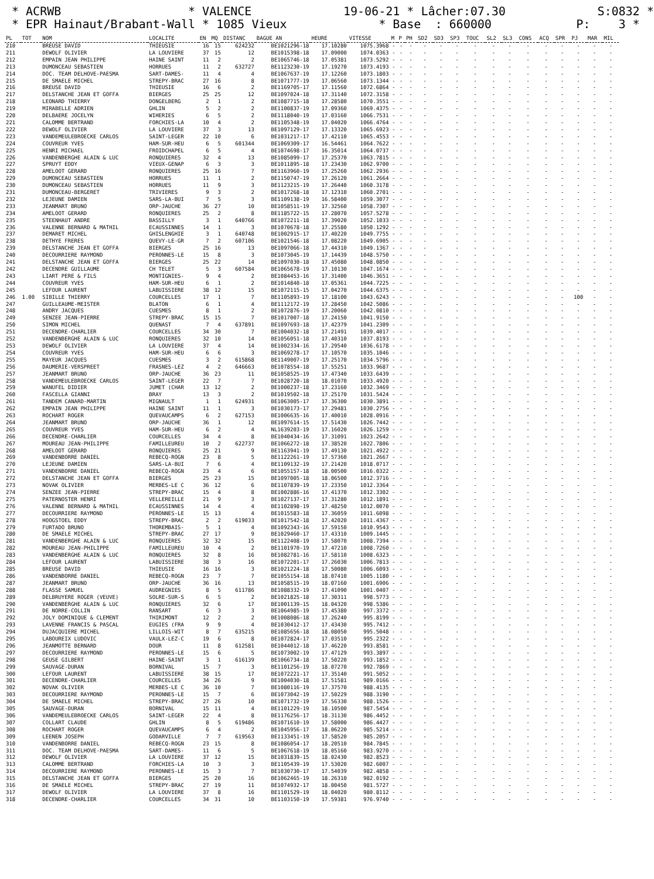* ACRWB * VALENCE 19-06-21 * Lâcher:07.30 S:0832 * * EPR Hainaut/Brabant-Wall * 1085 Vieux * Base : 660000 P: 3 *
| PL | TOT | NOM | LOCALITE | EN | MQ | DISTANC | BAGUE AN | HEURE | VITESSE | M | P | PH | SD2 | SD3 | SP3 | TOUC | SL2 | SL3 | CONS | ACQ | SPR | PJ | MAR | MIL |
| --- | --- | --- | --- | --- | --- | --- | --- | --- | --- | --- | --- | --- | --- | --- | --- | --- | --- | --- | --- | --- | --- | --- | --- | --- |
| 210 | | BREUSE DAVID | THIEUSIE | 16 | 15 | 624232 | BE1021296-18 | 17.10280 | 1075.3968 | - | - | - | - | - | - | - | - | - | - | - | - | - | - | - |
| 211 | | DEWOLF OLIVIER | LA LOUVIERE | 37 | 15 | 12 | BE1015398-18 | 17.09000 | 1074.0363 | - | - | - | - | - | - | - | - | - | - | - | - | - | - | - |
| 212 | | EMPAIN JEAN PHILIPPE | HAINE SAINT | 11 | 2 | 2 | BE1065746-18 | 17.05381 | 1073.5292 | - | - | - | - | - | - | - | - | - | - | - | - | - | - | - |
| 213 | | DUMONCEAU SEBASTIEN | HORRUES | 11 | 2 | 632727 | BE1123230-19 | 17.19270 | 1073.4193 | - | - | - | - | - | - | - | - | - | - | - | - | - | - | - |
| 214 | | DOC. TEAM DELHOVE-PAESMA | SART-DAMES- | 11 | 4 | 4 | BE1067637-19 | 17.12260 | 1073.1803 | - | - | - | - | - | - | - | - | - | - | - | - | - | - | - |
| 215 | | DE SMAELE MICHEL | STREPY-BRAC | 27 | 16 | 8 | BE1071777-19 | 17.06560 | 1073.1344 | - | - | - | - | - | - | - | - | - | - | - | - | - | - | - |
| 216 | | BREUSE DAVID | THIEUSIE | 16 | 6 | 2 | BE1169705-17 | 17.11560 | 1072.6864 | - | - | - | - | - | - | - | - | - | - | - | - | - | - | - |
| 217 | | DELSTANCHE JEAN ET GOFFA | BIERGES | 25 | 25 | 12 | BE1097024-18 | 17.31140 | 1072.3158 | - | - | - | - | - | - | - | - | - | - | - | - | - | - | - |
| 218 | | LEONARD THIERRY | DONGELBERG | 2 | 1 | 2 | BE1087715-18 | 17.28580 | 1070.3551 | - | - | - | - | - | - | - | - | - | - | - | - | - | - | - |
| 219 | | MIRABELLE ADRIEN | GHLIN | 5 | 2 | 2 | BE1100837-19 | 17.09360 | 1069.4375 | - | - | - | - | - | - | - | - | - | - | - | - | - | - | - |
| 220 | | DELBAERE JOCELYN | WIHERIES | 6 | 5 | 2 | BE1118040-19 | 17.03160 | 1066.7531 | - | - | - | - | - | - | - | - | - | - | - | - | - | - | - |
| 221 | | CALOMME BERTRAND | FORCHIES-LA | 10 | 4 | 2 | BE1105348-19 | 17.04020 | 1066.4764 | - | - | - | - | - | - | - | - | - | - | - | - | - | - | - |
| 222 | | DEWOLF OLIVIER | LA LOUVIERE | 37 | 3 | 13 | BE1097129-17 | 17.13320 | 1065.6923 | - | - | - | - | - | - | - | - | - | - | - | - | - | - | - |
| 223 | | VANDEMEULEBROECKE CARLOS | SAINT-LEGER | 22 | 10 | 6 | BE1031217-17 | 17.42110 | 1065.4553 | - | - | - | - | - | - | - | - | - | - | - | - | - | - | - |
| 224 | | COUVREUR YVES | HAM-SUR-HEU | 6 | 5 | 601344 | BE1069309-17 | 16.54461 | 1064.7622 | - | - | - | - | - | - | - | - | - | - | - | - | - | - | - |
| 225 | | HENRI MICHAEL | FROIDCHAPEL | 6 | 5 | 4 | BE1074698-17 | 16.35014 | 1064.0737 | - | - | - | - | - | - | - | - | - | - | - | - | - | - | - |
| 226 | | VANDENBERGHE ALAIN & LUC | RONQUIERES | 32 | 4 | 13 | BE1085099-17 | 17.25370 | 1063.7815 | - | - | - | - | - | - | - | - | - | - | - | - | - | - | - |
| 227 | | SPRUYT EDDY | VIEUX-GENAP | 6 | 3 | 3 | BE1011895-18 | 17.23430 | 1062.9700 | - | - | - | - | - | - | - | - | - | - | - | - | - | - | - |
| 228 | | AMELOOT GERARD | RONQUIERES | 25 | 16 | 7 | BE1163960-19 | 17.25260 | 1062.2936 | - | - | - | - | - | - | - | - | - | - | - | - | - | - | - |
| 229 | | DUMONCEAU SEBASTIEN | HORRUES | 11 | 1 | 2 | BE1150747-19 | 17.26120 | 1061.2664 | - | - | - | - | - | - | - | - | - | - | - | - | - | - | - |
| 230 | | DUMONCEAU SEBASTIEN | HORRUES | 11 | 9 | 3 | BE1123215-19 | 17.26440 | 1060.3178 | - | - | - | - | - | - | - | - | - | - | - | - | - | - | - |
| 231 | | DUMONCEAU-BERGERET | TRIVIERES | 9 | 3 | 2 | BE1017268-18 | 17.12310 | 1060.2701 | - | - | - | - | - | - | - | - | - | - | - | - | - | - | - |
| 232 | | LEJEUNE DAMIEN | SARS-LA-BUI | 7 | 5 | 3 | BE1109138-19 | 16.58400 | 1059.3077 | - | - | - | - | - | - | - | - | - | - | - | - | - | - | - |
| 233 | | JEANMART BRUNO | ORP-JAUCHE | 36 | 27 | 10 | BE1058511-19 | 17.32560 | 1058.7307 | - | - | - | - | - | - | - | - | - | - | - | - | - | - | - |
| 234 | | AMELOOT GERARD | RONQUIERES | 25 | 2 | 8 | BE1185722-15 | 17.28070 | 1057.5278 | - | - | - | - | - | - | - | - | - | - | - | - | - | - | - |
| 235 | | STEENHAUT ANDRE | BASSILLY | 3 | 1 | 640766 | BE1072211-18 | 17.39020 | 1052.1033 | - | - | - | - | - | - | - | - | - | - | - | - | - | - | - |
| 236 | | VALENNE BERNARD & MATHIL | ECAUSSINNES | 14 | 1 | 3 | BE1070678-18 | 17.25580 | 1050.1292 | - | - | - | - | - | - | - | - | - | - | - | - | - | - | - |
| 237 | | DEMARET MICHEL | GHISLENGHIE | 3 | 1 | 640748 | BE1002915-17 | 17.40220 | 1049.7755 | - | - | - | - | - | - | - | - | - | - | - | - | - | - | - |
| 238 | | DETHYE FRERES | QUEVY-LE-GR | 7 | 2 | 607106 | BE1021546-18 | 17.08220 | 1049.6905 | - | - | - | - | - | - | - | - | - | - | - | - | - | - | - |
| 239 | | DELSTANCHE JEAN ET GOFFA | BIERGES | 25 | 16 | 13 | BE1097066-18 | 17.44310 | 1049.1367 | - | - | - | - | - | - | - | - | - | - | - | - | - | - | - |
| 240 | | DECOURRIERE RAYMOND | PERONNES-LE | 15 | 8 | 3 | BE1073045-19 | 17.14439 | 1048.5750 | - | - | - | - | - | - | - | - | - | - | - | - | - | - | - |
| 241 | | DELSTANCHE JEAN ET GOFFA | BIERGES | 25 | 22 | 14 | BE1097030-18 | 17.45080 | 1048.0850 | - | - | - | - | - | - | - | - | - | - | - | - | - | - | - |
| 242 | | DECENDRE GUILLAUME | CH TELET | 5 | 3 | 607584 | BE1065678-19 | 17.10130 | 1047.1674 | - | - | - | - | - | - | - | - | - | - | - | - | - | - | - |
| 243 | | LIART PERE & FILS | MONTIGNIES- | 9 | 4 | 2 | BE1084453-16 | 17.31400 | 1046.3651 | - | - | - | - | - | - | - | - | - | - | - | - | - | - | - |
| 244 | | COUVREUR YVES | HAM-SUR-HEU | 6 | 1 | 2 | BE1014840-18 | 17.05361 | 1044.7225 | - | - | - | - | - | - | - | - | - | - | - | - | - | - | - |
| 245 | | LEFOUR LAURENT | LABUISSIERE | 38 | 12 | 15 | BE1072115-15 | 17.04270 | 1044.6375 | - | - | - | - | - | - | - | - | - | - | - | - | - | - | - |
| 246 | 1.00 | SIBILLE THIERRY | COURCELLES | 17 | 1 | 7 | BE1105893-19 | 17.18100 | 1043.6243 | - | - | - | - | - | - | - | - | - | - | - | - | 100 | - | - |
| 247 | | GUILLEAUME-MEISTER | BLATON | 6 | 1 | 4 | BE1112172-19 | 17.28450 | 1042.5086 | - | - | - | - | - | - | - | - | - | - | - | - | - | - | - |
| 248 | | ANDRY JACQUES | CUESMES | 8 | 1 | 2 | BE1072876-19 | 17.20060 | 1042.0810 | - | - | - | - | - | - | - | - | - | - | - | - | - | - | - |
| 249 | | SENZEE JEAN-PIERRE | STREPY-BRAC | 15 | 15 | 7 | BE1017007-18 | 17.24150 | 1041.9150 | - | - | - | - | - | - | - | - | - | - | - | - | - | - | - |
| 250 | | SIMON MICHEL | QUENAST | 7 | 4 | 637891 | BE1097693-18 | 17.42379 | 1041.2309 | - | - | - | - | - | - | - | - | - | - | - | - | - | - | - |
| 251 | | DECENDRE-CHARLIER | COURCELLES | 34 | 30 | 7 | BE1004032-18 | 17.21491 | 1039.4017 | - | - | - | - | - | - | - | - | - | - | - | - | - | - | - |
| 252 | | VANDENBERGHE ALAIN & LUC | RONQUIERES | 32 | 10 | 14 | BE1056051-18 | 17.40310 | 1037.8193 | - | - | - | - | - | - | - | - | - | - | - | - | - | - | - |
| 253 | | DEWOLF OLIVIER | LA LOUVIERE | 37 | 4 | 14 | BE1002334-16 | 17.29540 | 1036.6178 | - | - | - | - | - | - | - | - | - | - | - | - | - | - | - |
| 254 | | COUVREUR YVES | HAM-SUR-HEU | 6 | 6 | 3 | BE1069278-17 | 17.10570 | 1035.1046 | - | - | - | - | - | - | - | - | - | - | - | - | - | - | - |
| 255 | | MAYEUR JACQUES | CUESMES | 3 | 2 | 615868 | BE1149007-19 | 17.25170 | 1034.5796 | - | - | - | - | - | - | - | - | - | - | - | - | - | - | - |
| 256 | | DAUMERIE-VERSPREET | FRASNES-LEZ | 4 | 2 | 646663 | BE1078554-18 | 17.55251 | 1033.9687 | - | - | - | - | - | - | - | - | - | - | - | - | - | - | - |
| 257 | | JEANMART BRUNO | ORP-JAUCHE | 36 | 23 | 11 | BE1058525-19 | 17.47340 | 1033.6439 | - | - | - | - | - | - | - | - | - | - | - | - | - | - | - |
| 258 | | VANDEMEULEBROECKE CARLOS | SAINT-LEGER | 22 | 7 | 7 | BE1028720-18 | 18.01070 | 1033.4920 | - | - | - | - | - | - | - | - | - | - | - | - | - | - | - |
| 259 | | WANUFEL DIDIER | JUMET (CHAR | 13 | 12 | 2 | BE1000237-18 | 17.23160 | 1032.3469 | - | - | - | - | - | - | - | - | - | - | - | - | - | - | - |
| 260 | | FASCELLA GIANNI | BRAY | 13 | 3 | 2 | BE1019502-18 | 17.25170 | 1031.5424 | - | - | - | - | - | - | - | - | - | - | - | - | - | - | - |
| 261 | | TANDEM CANARD-MARTIN | MIGNAULT | 1 | 1 | 624931 | BE1063005-17 | 17.36300 | 1030.3891 | - | - | - | - | - | - | - | - | - | - | - | - | - | - | - |
| 262 | | EMPAIN JEAN PHILIPPE | HAINE SAINT | 11 | 1 | 3 | BE1030173-17 | 17.29481 | 1030.2756 | - | - | - | - | - | - | - | - | - | - | - | - | - | - | - |
| 263 | | ROCHART ROGER | QUEVAUCAMPS | 6 | 2 | 627153 | BE1006635-16 | 17.40010 | 1028.0916 | - | - | - | - | - | - | - | - | - | - | - | - | - | - | - |
| 264 | | JEANMART BRUNO | ORP-JAUCHE | 36 | 1 | 12 | BE1097614-15 | 17.51430 | 1026.7442 | - | - | - | - | - | - | - | - | - | - | - | - | - | - | - |
| 265 | | COUVREUR YVES | HAM-SUR-HEU | 6 | 2 | 4 | NL1639203-19 | 17.16020 | 1026.1259 | - | - | - | - | - | - | - | - | - | - | - | - | - | - | - |
| 266 | | DECENDRE-CHARLIER | COURCELLES | 34 | 4 | 8 | BE1040434-16 | 17.31091 | 1023.2642 | - | - | - | - | - | - | - | - | - | - | - | - | - | - | - |
| 267 | | MOUREAU JEAN-PHILIPPE | FAMILLEUREU | 10 | 2 | 622737 | BE1066272-18 | 17.38520 | 1022.7806 | - | - | - | - | - | - | - | - | - | - | - | - | - | - | - |
| 268 | | AMELOOT GERARD | RONQUIERES | 25 | 21 | 9 | BE1163941-19 | 17.49130 | 1021.4922 | - | - | - | - | - | - | - | - | - | - | - | - | - | - | - |
| 269 | | VANDENBORRE DANIEL | REBECQ-ROGN | 23 | 8 | 5 | BE1122261-19 | 17.57360 | 1021.2667 | - | - | - | - | - | - | - | - | - | - | - | - | - | - | - |
| 270 | | LEJEUNE DAMIEN | SARS-LA-BUI | 7 | 6 | 4 | BE1109132-19 | 17.21420 | 1018.0717 | - | - | - | - | - | - | - | - | - | - | - | - | - | - | - |
| 271 | | VANDENBORRE DANIEL | REBECQ-ROGN | 23 | 4 | 6 | BE1055157-18 | 18.00500 | 1016.0322 | - | - | - | - | - | - | - | - | - | - | - | - | - | - | - |
| 272 | | DELSTANCHE JEAN ET GOFFA | BIERGES | 25 | 23 | 15 | BE1097005-18 | 18.06500 | 1012.3716 | - | - | - | - | - | - | - | - | - | - | - | - | - | - | - |
| 273 | | NOVAK OLIVIER | MERBES-LE C | 36 | 12 | 6 | BE1107839-19 | 17.23350 | 1012.3364 | - | - | - | - | - | - | - | - | - | - | - | - | - | - | - |
| 274 | | SENZEE JEAN-PIERRE | STREPY-BRAC | 15 | 4 | 8 | BE1002886-16 | 17.41370 | 1012.3302 | - | - | - | - | - | - | - | - | - | - | - | - | - | - | - |
| 275 | | PATERNOSTER HENRI | VELLEREILLE | 21 | 9 | 3 | BE1027137-17 | 17.31280 | 1012.1891 | - | - | - | - | - | - | - | - | - | - | - | - | - | - | - |
| 276 | | VALENNE BERNARD & MATHIL | ECAUSSINNES | 14 | 4 | 4 | BE1102898-19 | 17.48250 | 1012.0070 | - | - | - | - | - | - | - | - | - | - | - | - | - | - | - |
| 277 | | DECOURRIERE RAYMOND | PERONNES-LE | 15 | 13 | 4 | BE1015583-18 | 17.36059 | 1011.6098 | - | - | - | - | - | - | - | - | - | - | - | - | - | - | - |
| 278 | | HOOGSTOEL EDDY | STREPY-BRAC | 2 | 2 | 619033 | BE1017542-18 | 17.42020 | 1011.4367 | - | - | - | - | - | - | - | - | - | - | - | - | - | - | - |
| 279 | | FURTADO BRUNO | THOREMBAIS- | 5 | 1 | 4 | BE1092343-16 | 17.59150 | 1010.9543 | - | - | - | - | - | - | - | - | - | - | - | - | - | - | - |
| 280 | | DE SMAELE MICHEL | STREPY-BRAC | 27 | 17 | 9 | BE1029460-17 | 17.43310 | 1009.1445 | - | - | - | - | - | - | - | - | - | - | - | - | - | - | - |
| 281 | | VANDENBERGHE ALAIN & LUC | RONQUIERES | 32 | 32 | 15 | BE1122408-19 | 17.58070 | 1008.7394 | - | - | - | - | - | - | - | - | - | - | - | - | - | - | - |
| 282 | | MOUREAU JEAN-PHILIPPE | FAMILLEUREU | 10 | 4 | 2 | BE1101970-19 | 17.47210 | 1008.7260 | - | - | - | - | - | - | - | - | - | - | - | - | - | - | - |
| 283 | | VANDENBERGHE ALAIN & LUC | RONQUIERES | 32 | 8 | 16 | BE1082781-16 | 17.58110 | 1008.6323 | - | - | - | - | - | - | - | - | - | - | - | - | - | - | - |
| 284 | | LEFOUR LAURENT | LABUISSIERE | 38 | 3 | 16 | BE1072201-17 | 17.26030 | 1006.7813 | - | - | - | - | - | - | - | - | - | - | - | - | - | - | - |
| 285 | | BREUSE DAVID | THIEUSIE | 16 | 16 | 3 | BE1021224-18 | 17.50080 | 1006.6093 | - | - | - | - | - | - | - | - | - | - | - | - | - | - | - |
| 286 | | VANDENBORRE DANIEL | REBECQ-ROGN | 23 | 7 | 7 | BE1055154-18 | 18.07410 | 1005.1180 | - | - | - | - | - | - | - | - | - | - | - | - | - | - | - |
| 287 | | JEANMART BRUNO | ORP-JAUCHE | 36 | 16 | 13 | BE1058515-19 | 18.07160 | 1001.6906 | - | - | - | - | - | - | - | - | - | - | - | - | - | - | - |
| 288 | | FLASSE SAMUEL | AUDREGNIES | 8 | 5 | 611786 | BE1088332-19 | 17.41090 | 1001.0407 | - | - | - | - | - | - | - | - | - | - | - | - | - | - | - |
| 289 | | DELBRUYERE ROGER (VEUVE) | SOLRE-SUR-S | 6 | 5 | 2 | BE1021825-18 | 17.30311 | 998.5773 | - | - | - | - | - | - | - | - | - | - | - | - | - | - | - |
| 290 | | VANDENBERGHE ALAIN & LUC | RONQUIERES | 32 | 6 | 17 | BE1001139-15 | 18.04320 | 998.5386 | - | - | - | - | - | - | - | - | - | - | - | - | - | - | - |
| 291 | | DE NORRE-COLLIN | RANSART | 6 | 3 | 3 | BE1064985-19 | 17.45380 | 997.3372 | - | - | - | - | - | - | - | - | - | - | - | - | - | - | - |
| 292 | | JOLY DOMINIQUE & CLEMENT | THIRIMONT | 12 | 2 | 2 | BE1008086-18 | 17.26240 | 995.8199 | - | - | - | - | - | - | - | - | - | - | - | - | - | - | - |
| 293 | | LAVENNE FRANCIS & PASCAL | EUGIES (FRA | 9 | 9 | 4 | BE1030412-17 | 17.43430 | 995.7412 | - | - | - | - | - | - | - | - | - | - | - | - | - | - | - |
| 294 | | DUJACQUIERE MICHEL | LILLOIS-WIT | 8 | 7 | 635215 | BE1085656-18 | 18.08050 | 995.5048 | - | - | - | - | - | - | - | - | - | - | - | - | - | - | - |
| 295 | | LABOUREIX LUDOVIC | VAULX-LEZ-C | 19 | 6 | 8 | BE1072824-17 | 17.03510 | 995.2322 | - | - | - | - | - | - | - | - | - | - | - | - | - | - | - |
| 296 | | JEANMOTTE BERNARD | DOUR | 11 | 8 | 612581 | BE1044012-18 | 17.46220 | 993.8581 | - | - | - | - | - | - | - | - | - | - | - | - | - | - | - |
| 297 | | DECOURRIERE RAYMOND | PERONNES-LE | 15 | 6 | 5 | BE1073002-19 | 17.47129 | 993.3897 | - | - | - | - | - | - | - | - | - | - | - | - | - | - | - |
| 298 | | GEUSE GILBERT | HAINE-SAINT | 3 | 1 | 616139 | BE1066734-18 | 17.50220 | 993.1852 | - | - | - | - | - | - | - | - | - | - | - | - | - | - | - |
| 299 | | SAUVAGE-DURAN | BORNIVAL | 15 | 7 | 3 | BE1101256-19 | 18.07270 | 992.7869 | - | - | - | - | - | - | - | - | - | - | - | - | - | - | - |
| 300 | | LEFOUR LAURENT | LABUISSIERE | 38 | 15 | 17 | BE1072221-17 | 17.35140 | 991.5052 | - | - | - | - | - | - | - | - | - | - | - | - | - | - | - |
| 301 | | DECENDRE-CHARLIER | COURCELLES | 34 | 26 | 9 | BE1004030-18 | 17.51581 | 989.0166 | - | - | - | - | - | - | - | - | - | - | - | - | - | - | - |
| 302 | | NOVAK OLIVIER | MERBES-LE C | 36 | 10 | 7 | BE1080116-19 | 17.37570 | 988.4135 | - | - | - | - | - | - | - | - | - | - | - | - | - | - | - |
| 303 | | DECOURRIERE RAYMOND | PERONNES-LE | 15 | 7 | 6 | BE1073042-19 | 17.50229 | 988.3190 | - | - | - | - | - | - | - | - | - | - | - | - | - | - | - |
| 304 | | DE SMAELE MICHEL | STREPY-BRAC | 27 | 26 | 10 | BE1071732-19 | 17.56330 | 988.1526 | - | - | - | - | - | - | - | - | - | - | - | - | - | - | - |
| 305 | | SAUVAGE-DURAN | BORNIVAL | 15 | 11 | 4 | BE1101229-19 | 18.10500 | 987.5454 | - | - | - | - | - | - | - | - | - | - | - | - | - | - | - |
| 306 | | VANDEMEULEBROECKE CARLOS | SAINT-LEGER | 22 | 4 | 8 | BE1176256-17 | 18.31130 | 986.4452 | - | - | - | - | - | - | - | - | - | - | - | - | - | - | - |
| 307 | | COLLART CLAUDE | GHLIN | 8 | 5 | 619486 | BE1071610-19 | 17.58000 | 986.4427 | - | - | - | - | - | - | - | - | - | - | - | - | - | - | - |
| 308 | | ROCHART ROGER | QUEVAUCAMPS | 6 | 4 | 2 | BE1045956-17 | 18.06220 | 985.5214 | - | - | - | - | - | - | - | - | - | - | - | - | - | - | - |
| 309 | | LEENEN JOSEPH | GODARVILLE | 7 | 7 | 619563 | BE1133451-19 | 17.58520 | 985.2057 | - | - | - | - | - | - | - | - | - | - | - | - | - | - | - |
| 310 | | VANDENBORRE DANIEL | REBECQ-ROGN | 23 | 15 | 8 | BE1086054-17 | 18.20510 | 984.7845 | - | - | - | - | - | - | - | - | - | - | - | - | - | - | - |
| 311 | | DOC. TEAM DELHOVE-PAESMA | SART-DAMES- | 11 | 6 | 5 | BE1067618-19 | 18.05160 | 983.9270 | - | - | - | - | - | - | - | - | - | - | - | - | - | - | - |
| 312 | | DEWOLF OLIVIER | LA LOUVIERE | 37 | 12 | 15 | BE1031839-15 | 18.02430 | 982.8523 | - | - | - | - | - | - | - | - | - | - | - | - | - | - | - |
| 313 | | CALOMME BERTRAND | FORCHIES-LA | 10 | 3 | 3 | BE1105439-19 | 17.53020 | 982.6007 | - | - | - | - | - | - | - | - | - | - | - | - | - | - | - |
| 314 | | DECOURRIERE RAYMOND | PERONNES-LE | 15 | 3 | 7 | BE1030730-17 | 17.54039 | 982.4858 | - | - | - | - | - | - | - | - | - | - | - | - | - | - | - |
| 315 | | DELSTANCHE JEAN ET GOFFA | BIERGES | 25 | 20 | 16 | BE1062465-19 | 18.26310 | 982.0192 | - | - | - | - | - | - | - | - | - | - | - | - | - | - | - |
| 316 | | DE SMAELE MICHEL | STREPY-BRAC | 27 | 19 | 11 | BE1074932-17 | 18.00450 | 981.5727 | - | - | - | - | - | - | - | - | - | - | - | - | - | - | - |
| 317 | | DEWOLF OLIVIER | LA LOUVIERE | 37 | 8 | 16 | BE1101529-19 | 18.04020 | 980.8112 | - | - | - | - | - | - | - | - | - | - | - | - | - | - | - |
| 318 | | DECENDRE-CHARLIER | COURCELLES | 34 | 31 | 10 | BE1103150-19 | 17.59381 | 976.9740 | - | - | - | - | - | - | - | - | - | - | - | - | - | - | - |